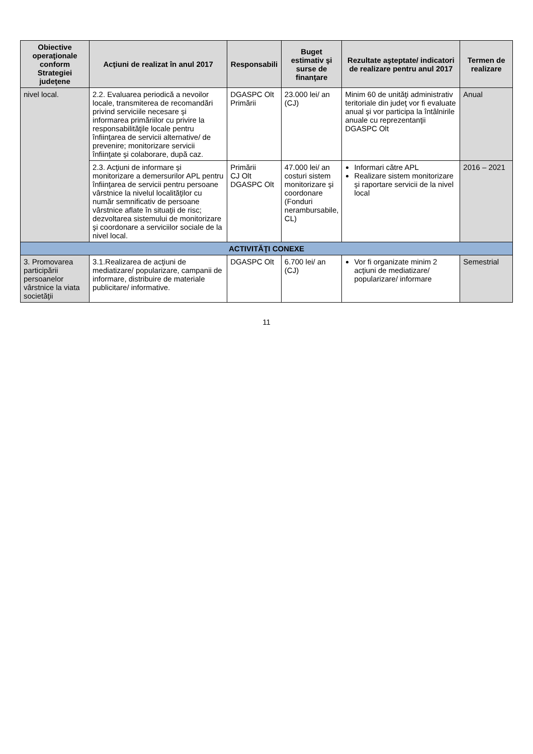| Obiective operaţionale conform Strategiei judeţene | Acţiuni de realizat în anul 2017 | Responsabili | Buget estimativ şi surse de finanţare | Rezultate aşteptate/ indicatori de realizare pentru anul 2017 | Termen de realizare |
| --- | --- | --- | --- | --- | --- |
| nivel local. | 2.2. Evaluarea periodică a nevoilor locale, transmiterea de recomandări privind serviciile necesare şi informarea primăriilor cu privire la responsabilităţile locale pentru înfiinţarea de servicii alternative/ de prevenire; monitorizare servicii înfiinţate şi colaborare, după caz. | DGASPC Olt Primării | 23.000 lei/ an (CJ) | Minim 60 de unităţi administrativ teritoriale din judeţ vor fi evaluate anual şi vor participa la întâlnirile anuale cu reprezentanţii DGASPC Olt | Anual |
| | 2.3. Acţiuni de informare şi monitorizare a demersurilor APL pentru înfiinţarea de servicii pentru persoane vârstnice la nivelul localităţilor cu număr semnificativ de persoane vârstnice aflate în situaţii de risc; dezvoltarea sistemului de monitorizare şi coordonare a serviciilor sociale de la nivel local. | Primării CJ Olt DGASPC Olt | 47.000 lei/ an costuri sistem monitorizare şi coordonare (Fonduri nerambursabile, CL) | Informari către APL Realizare sistem monitorizare şi raportare servicii de la nivel local | 2016 – 2021 |
| ACTIVITĂŢI CONEXE | | | | | |
| 3. Promovarea participării persoanelor vârstnice la viata societăţii | 3.1.Realizarea de acţiuni de mediatizare/ popularizare, campanii de informare, distribuire de materiale publicitare/ informative. | DGASPC Olt | 6.700 lei/ an (CJ) | Vor fi organizate minim 2 acţiuni de mediatizare/ popularizare/ informare | Semestrial |
11